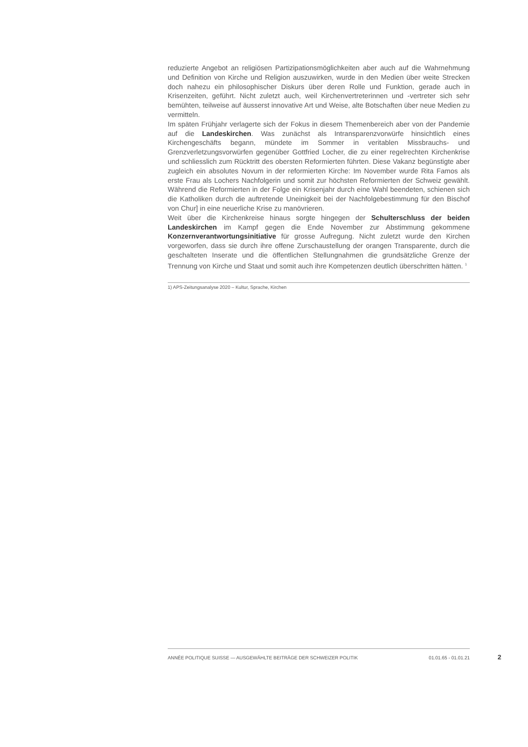reduzierte Angebot an religiösen Partizipationsmöglichkeiten aber auch auf die Wahrnehmung und Definition von Kirche und Religion auszuwirken, wurde in den Medien über weite Strecken doch nahezu ein philosophischer Diskurs über deren Rolle und Funktion, gerade auch in Krisenzeiten, geführt. Nicht zuletzt auch, weil Kirchenvertreterinnen und -vertreter sich sehr bemühten, teilweise auf äusserst innovative Art und Weise, alte Botschaften über neue Medien zu vermitteln.
Im späten Frühjahr verlagerte sich der Fokus in diesem Themenbereich aber von der Pandemie auf die Landeskirchen. Was zunächst als Intransparenzvorwürfe hinsichtlich eines Kirchengeschäfts begann, mündete im Sommer in veritablen Missbrauchs- und Grenzverletzungsvorwürfen gegenüber Gottfried Locher, die zu einer regelrechten Kirchenkrise und schliesslich zum Rücktritt des obersten Reformierten führten. Diese Vakanz begünstigte aber zugleich ein absolutes Novum in der reformierten Kirche: Im November wurde Rita Famos als erste Frau als Lochers Nachfolgerin und somit zur höchsten Reformierten der Schweiz gewählt. Während die Reformierten in der Folge ein Krisenjahr durch eine Wahl beendeten, schienen sich die Katholiken durch die auftretende Uneinigkeit bei der Nachfolgebestimmung für den Bischof von Chur] in eine neuerliche Krise zu manövrieren.
Weit über die Kirchenkreise hinaus sorgte hingegen der Schulterschluss der beiden Landeskirchen im Kampf gegen die Ende November zur Abstimmung gekommene Konzernverantwortungsinitiative für grosse Aufregung. Nicht zuletzt wurde den Kirchen vorgeworfen, dass sie durch ihre offene Zurschaustellung der orangen Transparente, durch die geschalteten Inserate und die öffentlichen Stellungnahmen die grundsätzliche Grenze der Trennung von Kirche und Staat und somit auch ihre Kompetenzen deutlich überschritten hätten. <sup>1</sup>
1) APS-Zeitungsanalyse 2020 – Kultur, Sprache, Kirchen
ANNÉE POLITIQUE SUISSE — AUSGEWÄHLTE BEITRÄGE DER SCHWEIZER POLITIK 01.01.65 - 01.01.21
2